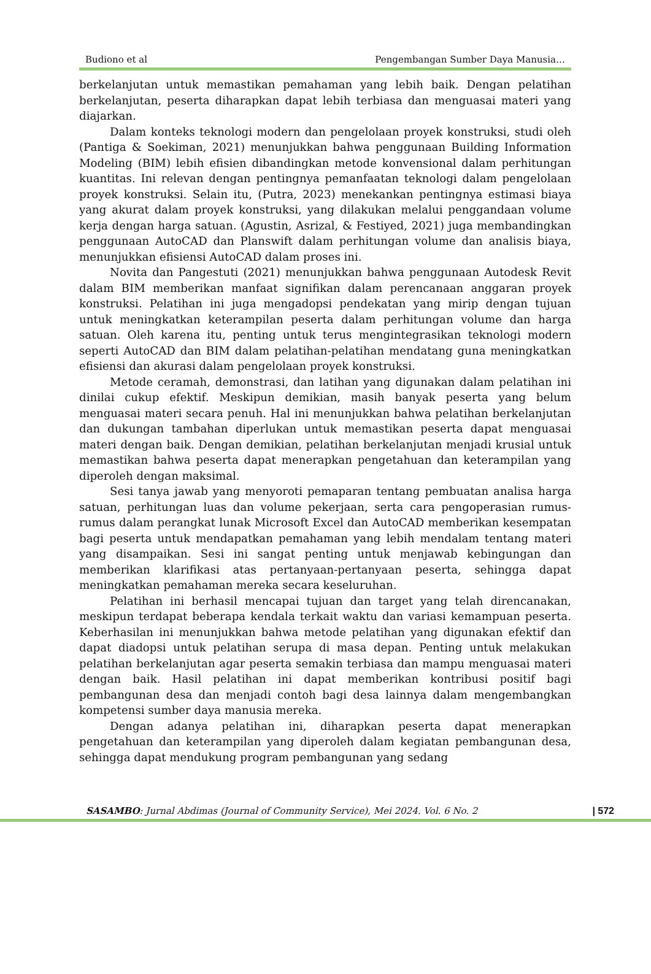Budiono et al Pengembangan Sumber Daya Manusia…
berkelanjutan untuk memastikan pemahaman yang lebih baik. Dengan pelatihan berkelanjutan, peserta diharapkan dapat lebih terbiasa dan menguasai materi yang diajarkan.
Dalam konteks teknologi modern dan pengelolaan proyek konstruksi, studi oleh (Pantiga & Soekiman, 2021) menunjukkan bahwa penggunaan Building Information Modeling (BIM) lebih efisien dibandingkan metode konvensional dalam perhitungan kuantitas. Ini relevan dengan pentingnya pemanfaatan teknologi dalam pengelolaan proyek konstruksi. Selain itu, (Putra, 2023) menekankan pentingnya estimasi biaya yang akurat dalam proyek konstruksi, yang dilakukan melalui penggandaan volume kerja dengan harga satuan. (Agustin, Asrizal, & Festiyed, 2021) juga membandingkan penggunaan AutoCAD dan Planswift dalam perhitungan volume dan analisis biaya, menunjukkan efisiensi AutoCAD dalam proses ini.
Novita dan Pangestuti (2021) menunjukkan bahwa penggunaan Autodesk Revit dalam BIM memberikan manfaat signifikan dalam perencanaan anggaran proyek konstruksi. Pelatihan ini juga mengadopsi pendekatan yang mirip dengan tujuan untuk meningkatkan keterampilan peserta dalam perhitungan volume dan harga satuan. Oleh karena itu, penting untuk terus mengintegrasikan teknologi modern seperti AutoCAD dan BIM dalam pelatihan-pelatihan mendatang guna meningkatkan efisiensi dan akurasi dalam pengelolaan proyek konstruksi.
Metode ceramah, demonstrasi, dan latihan yang digunakan dalam pelatihan ini dinilai cukup efektif. Meskipun demikian, masih banyak peserta yang belum menguasai materi secara penuh. Hal ini menunjukkan bahwa pelatihan berkelanjutan dan dukungan tambahan diperlukan untuk memastikan peserta dapat menguasai materi dengan baik. Dengan demikian, pelatihan berkelanjutan menjadi krusial untuk memastikan bahwa peserta dapat menerapkan pengetahuan dan keterampilan yang diperoleh dengan maksimal.
Sesi tanya jawab yang menyoroti pemaparan tentang pembuatan analisa harga satuan, perhitungan luas dan volume pekerjaan, serta cara pengoperasian rumus-rumus dalam perangkat lunak Microsoft Excel dan AutoCAD memberikan kesempatan bagi peserta untuk mendapatkan pemahaman yang lebih mendalam tentang materi yang disampaikan. Sesi ini sangat penting untuk menjawab kebingungan dan memberikan klarifikasi atas pertanyaan-pertanyaan peserta, sehingga dapat meningkatkan pemahaman mereka secara keseluruhan.
Pelatihan ini berhasil mencapai tujuan dan target yang telah direncanakan, meskipun terdapat beberapa kendala terkait waktu dan variasi kemampuan peserta. Keberhasilan ini menunjukkan bahwa metode pelatihan yang digunakan efektif dan dapat diadopsi untuk pelatihan serupa di masa depan. Penting untuk melakukan pelatihan berkelanjutan agar peserta semakin terbiasa dan mampu menguasai materi dengan baik. Hasil pelatihan ini dapat memberikan kontribusi positif bagi pembangunan desa dan menjadi contoh bagi desa lainnya dalam mengembangkan kompetensi sumber daya manusia mereka.
Dengan adanya pelatihan ini, diharapkan peserta dapat menerapkan pengetahuan dan keterampilan yang diperoleh dalam kegiatan pembangunan desa, sehingga dapat mendukung program pembangunan yang sedang
SASAMBO: Jurnal Abdimas (Journal of Community Service), Mei 2024. Vol. 6 No. 2 | 572